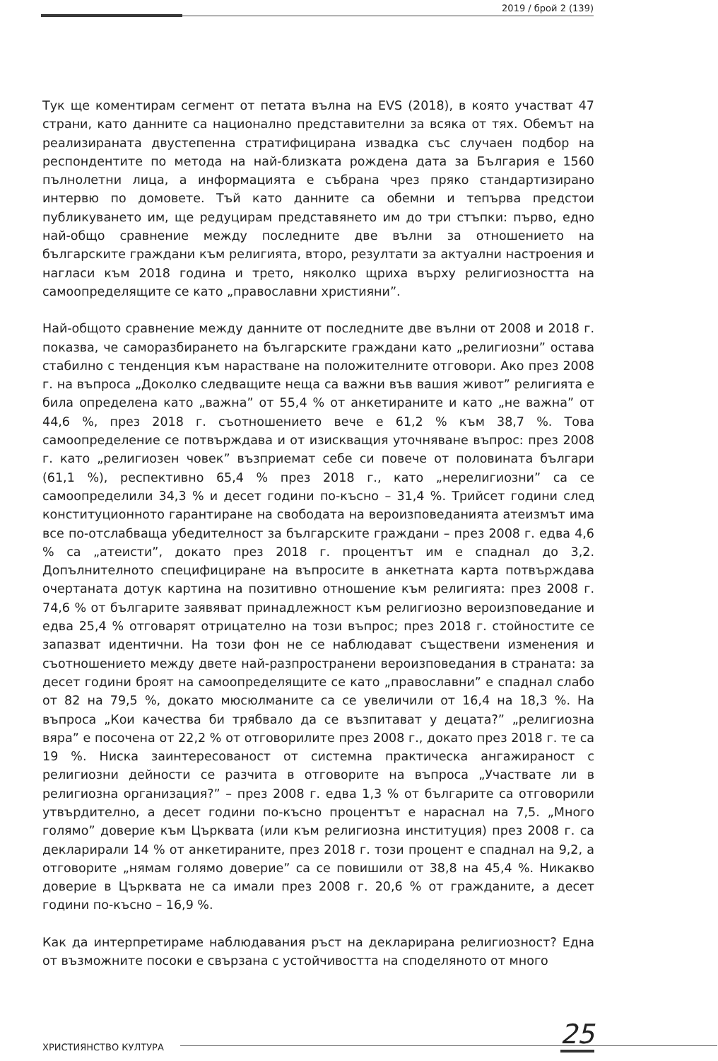2019 / брой 2 (139)
Тук ще коментирам сегмент от петата вълна на EVS (2018), в която участват 47 страни, като данните са национално представителни за всяка от тях. Обемът на реализираната двустепенна стратифицирана извадка със случаен подбор на респондентите по метода на най-близката рождена дата за България е 1560 пълнолетни лица, а информацията е събрана чрез пряко стандартизирано интервю по домовете. Тъй като данните са обемни и тепърва предстои публикуването им, ще редуцирам представянето им до три стъпки: първо, едно най-общо сравнение между последните две вълни за отношението на българските граждани към религията, второ, резултати за актуални настроения и нагласи към 2018 година и трето, няколко щриха върху религиозността на самоопределящите се като „православни християни”.
Най-общото сравнение между данните от последните две вълни от 2008 и 2018 г. показва, че саморазбирането на българските граждани като „религиозни” остава стабилно с тенденция към нарастване на положителните отговори. Ако през 2008 г. на въпроса „Доколко следващите неща са важни във вашия живот” религията е била определена като „важна” от 55,4 % от анкетираните и като „не важна” от 44,6 %, през 2018 г. съотношението вече е 61,2 % към 38,7 %. Това самоопределение се потвърждава и от изискващия уточняване въпрос: през 2008 г. като „религиозен човек” възприемат себе си повече от половината българи (61,1 %), респективно 65,4 % през 2018 г., като „нерелигиозни” са се самоопределили 34,3 % и десет години по-късно – 31,4 %. Трийсет години след конституционното гарантиране на свободата на вероизповеданията атеизмът има все по-отслабваща убедителност за българските граждани – през 2008 г. едва 4,6 % са „атеисти”, докато през 2018 г. процентът им е спаднал до 3,2. Допълнителното специфициране на въпросите в анкетната карта потвърждава очертаната дотук картина на позитивно отношение към религията: през 2008 г. 74,6 % от българите заявяват принадлежност към религиозно вероизповедание и едва 25,4 % отговарят отрицателно на този въпрос; през 2018 г. стойностите се запазват идентични. На този фон не се наблюдават съществени изменения и съотношението между двете най-разпространени вероизповедания в страната: за десет години броят на самоопределящите се като „православни” е спаднал слабо от 82 на 79,5 %, докато мюсюлманите са се увеличили от 16,4 на 18,3 %. На въпроса „Кои качества би трябвало да се възпитават у децата?” „религиозна вяра” е посочена от 22,2 % от отговорилите през 2008 г., докато през 2018 г. те са 19 %. Ниска заинтересованост от системна практическа ангажираност с религиозни дейности се разчита в отговорите на въпроса „Участвате ли в религиозна организация?” – през 2008 г. едва 1,3 % от българите са отговорили утвърдително, а десет години по-късно процентът е нараснал на 7,5. „Много голямо” доверие към Църквата (или към религиозна институция) през 2008 г. са декларирали 14 % от анкетираните, през 2018 г. този процент е спаднал на 9,2, а отговорите „нямам голямо доверие” са се повишили от 38,8 на 45,4 %. Никакво доверие в Църквата не са имали през 2008 г. 20,6 % от гражданите, а десет години по-късно – 16,9 %.
Как да интерпретираме наблюдавания ръст на декларирана религиозност? Една от възможните посоки е свързана с устойчивостта на споделяното от много
ХРИСТИЯНСТВО КУЛТУРА 25